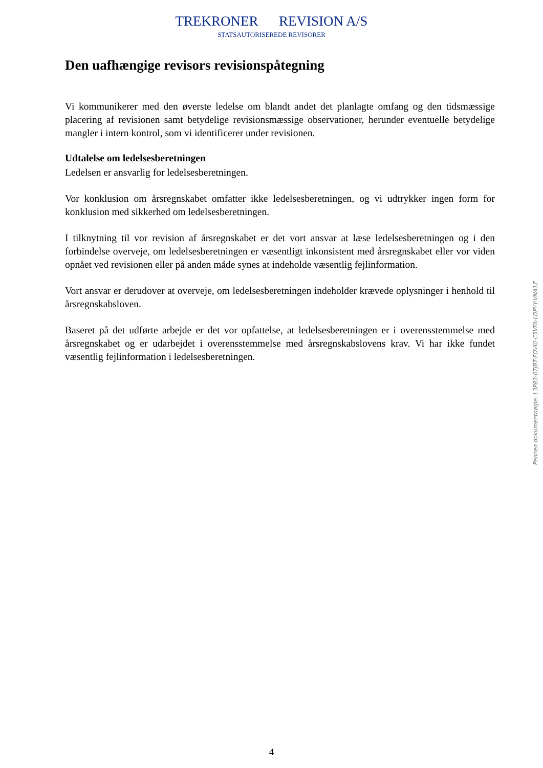TREKRONER REVISION A/S
STATSAUTORISEREDE REVISORER
Den uafhængige revisors revisionspåtegning
Vi kommunikerer med den øverste ledelse om blandt andet det planlagte omfang og den tidsmæssige placering af revisionen samt betydelige revisionsmæssige observationer, herunder eventuelle betydelige mangler i intern kontrol, som vi identificerer under revisionen.
Udtalelse om ledelsesberetningen
Ledelsen er ansvarlig for ledelsesberetningen.
Vor konklusion om årsregnskabet omfatter ikke ledelsesberetningen, og vi udtrykker ingen form for konklusion med sikkerhed om ledelsesberetningen.
I tilknytning til vor revision af årsregnskabet er det vort ansvar at læse ledelsesberetningen og i den forbindelse overveje, om ledelsesberetningen er væsentligt inkonsistent med årsregnskabet eller vor viden opnået ved revisionen eller på anden måde synes at indeholde væsentlig fejlinformation.
Vort ansvar er derudover at overveje, om ledelsesberetningen indeholder krævede oplysninger i henhold til årsregnskabsloven.
Baseret på det udførte arbejde er det vor opfattelse, at ledelsesberetningen er i overensstemmelse med årsregnskabet og er udarbejdet i overensstemmelse med årsregnskabslovens krav. Vi har ikke fundet væsentlig fejlinformation i ledelsesberetningen.
Penneo dokumentnøgle: L3P83-0TJBT-FOVI0-C5VFA-LDPYY-VNA1Z
4